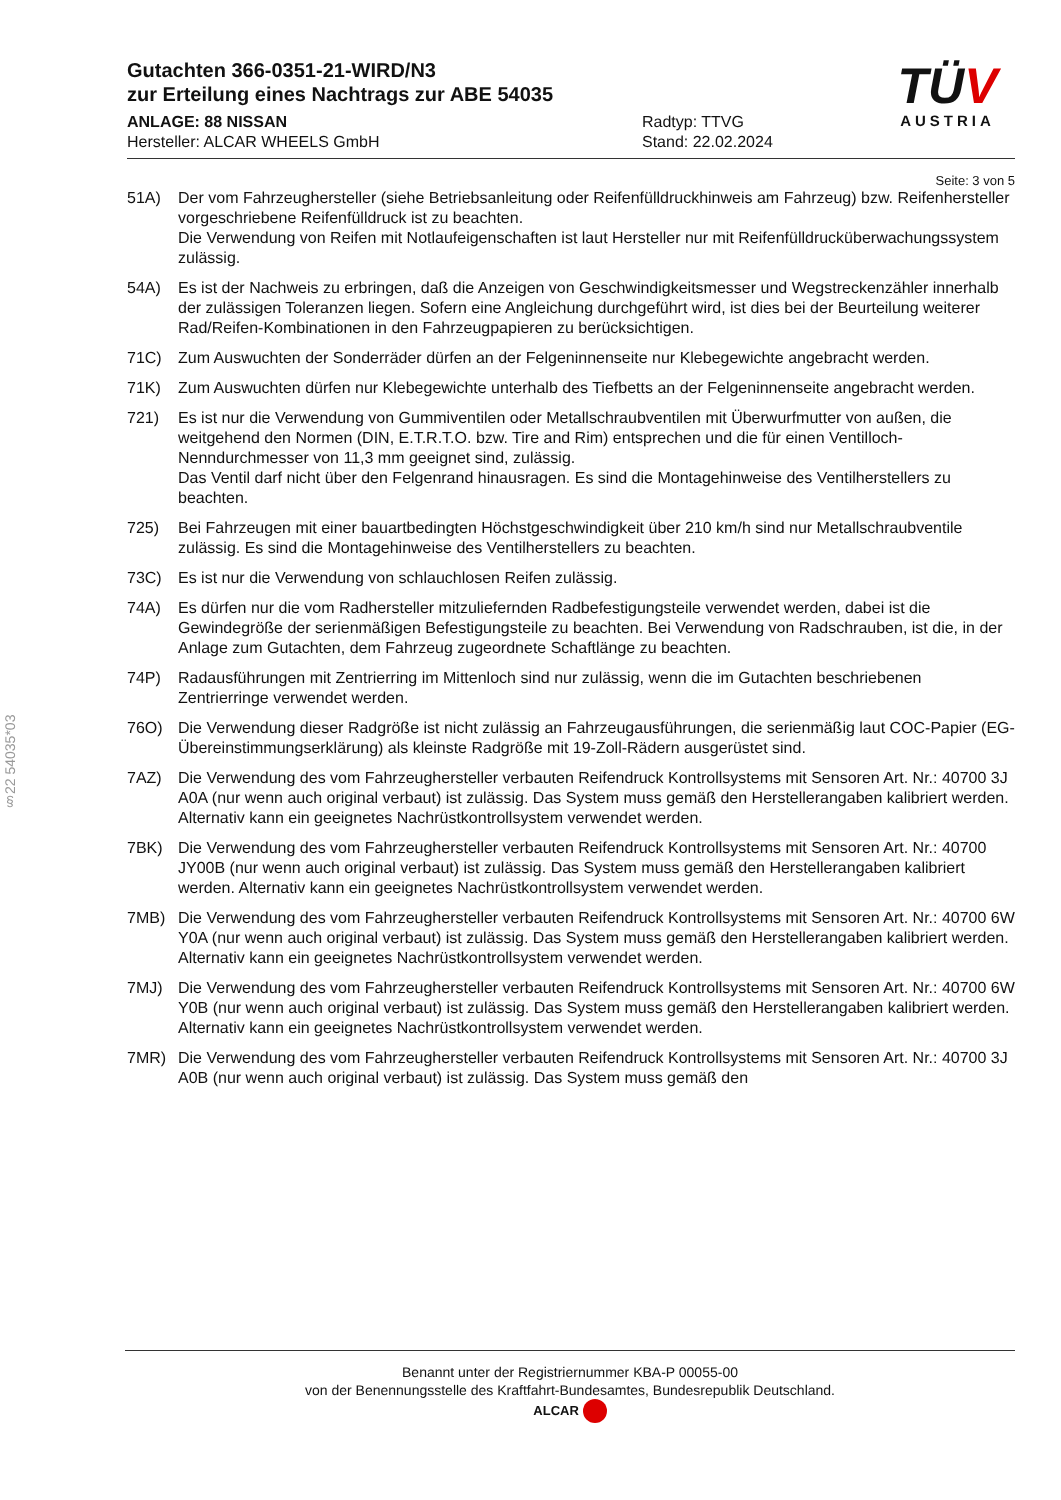§22 54035*03
TÜV
AUSTRIA
Gutachten 366-0351-21-WIRD/N3
zur Erteilung eines Nachtrags zur ABE 54035
ANLAGE: 88 NISSAN
Hersteller: ALCAR WHEELS GmbH
Radtyp: TTVG
Stand: 22.02.2024
Seite: 3 von 5
51A) Der vom Fahrzeughersteller (siehe Betriebsanleitung oder Reifenfülldruckhinweis am Fahrzeug) bzw. Reifenhersteller vorgeschriebene Reifenfülldruck ist zu beachten.
Die Verwendung von Reifen mit Notlaufeigenschaften ist laut Hersteller nur mit Reifenfülldrucküberwachungssystem zulässig.
54A) Es ist der Nachweis zu erbringen, daß die Anzeigen von Geschwindigkeitsmesser und Wegstreckenzähler innerhalb der zulässigen Toleranzen liegen. Sofern eine Angleichung durchgeführt wird, ist dies bei der Beurteilung weiterer Rad/Reifen-Kombinationen in den Fahrzeugpapieren zu berücksichtigen.
71C) Zum Auswuchten der Sonderräder dürfen an der Felgeninnenseite nur Klebegewichte angebracht werden.
71K) Zum Auswuchten dürfen nur Klebegewichte unterhalb des Tiefbetts an der Felgeninnenseite angebracht werden.
721) Es ist nur die Verwendung von Gummiventilen oder Metallschraubventilen mit Überwurfmutter von außen, die weitgehend den Normen (DIN, E.T.R.T.O. bzw. Tire and Rim) entsprechen und die für einen Ventilloch-Nenndurchmesser von 11,3 mm geeignet sind, zulässig.
Das Ventil darf nicht über den Felgenrand hinausragen. Es sind die Montagehinweise des Ventilherstellers zu beachten.
725) Bei Fahrzeugen mit einer bauartbedingten Höchstgeschwindigkeit über 210 km/h sind nur Metallschraubventile zulässig. Es sind die Montagehinweise des Ventilherstellers zu beachten.
73C) Es ist nur die Verwendung von schlauchlosen Reifen zulässig.
74A) Es dürfen nur die vom Radhersteller mitzuliefernden Radbefestigungsteile verwendet werden, dabei ist die Gewindegröße der serienmäßigen Befestigungsteile zu beachten. Bei Verwendung von Radschrauben, ist die, in der Anlage zum Gutachten, dem Fahrzeug zugeordnete Schaftlänge zu beachten.
74P) Radausführungen mit Zentrierring im Mittenloch sind nur zulässig, wenn die im Gutachten beschriebenen Zentrierringe verwendet werden.
76O) Die Verwendung dieser Radgröße ist nicht zulässig an Fahrzeugausführungen, die serienmäßig laut COC-Papier (EG-Übereinstimmungserklärung) als kleinste Radgröße mit 19-Zoll-Rädern ausgerüstet sind.
7AZ) Die Verwendung des vom Fahrzeughersteller verbauten Reifendruck Kontrollsystems mit Sensoren Art. Nr.: 40700 3J A0A (nur wenn auch original verbaut) ist zulässig. Das System muss gemäß den Herstellerangaben kalibriert werden. Alternativ kann ein geeignetes Nachrüstkontrollsystem verwendet werden.
7BK) Die Verwendung des vom Fahrzeughersteller verbauten Reifendruck Kontrollsystems mit Sensoren Art. Nr.: 40700 JY00B (nur wenn auch original verbaut) ist zulässig. Das System muss gemäß den Herstellerangaben kalibriert werden. Alternativ kann ein geeignetes Nachrüstkontrollsystem verwendet werden.
7MB) Die Verwendung des vom Fahrzeughersteller verbauten Reifendruck Kontrollsystems mit Sensoren Art. Nr.: 40700 6W Y0A (nur wenn auch original verbaut) ist zulässig. Das System muss gemäß den Herstellerangaben kalibriert werden. Alternativ kann ein geeignetes Nachrüstkontrollsystem verwendet werden.
7MJ) Die Verwendung des vom Fahrzeughersteller verbauten Reifendruck Kontrollsystems mit Sensoren Art. Nr.: 40700 6W Y0B (nur wenn auch original verbaut) ist zulässig. Das System muss gemäß den Herstellerangaben kalibriert werden. Alternativ kann ein geeignetes Nachrüstkontrollsystem verwendet werden.
7MR) Die Verwendung des vom Fahrzeughersteller verbauten Reifendruck Kontrollsystems mit Sensoren Art. Nr.: 40700 3J A0B (nur wenn auch original verbaut) ist zulässig. Das System muss gemäß den
Benannt unter der Registriernummer KBA-P 00055-00
von der Benennungsstelle des Kraftfahrt-Bundesamtes, Bundesrepublik Deutschland.
ALCAR